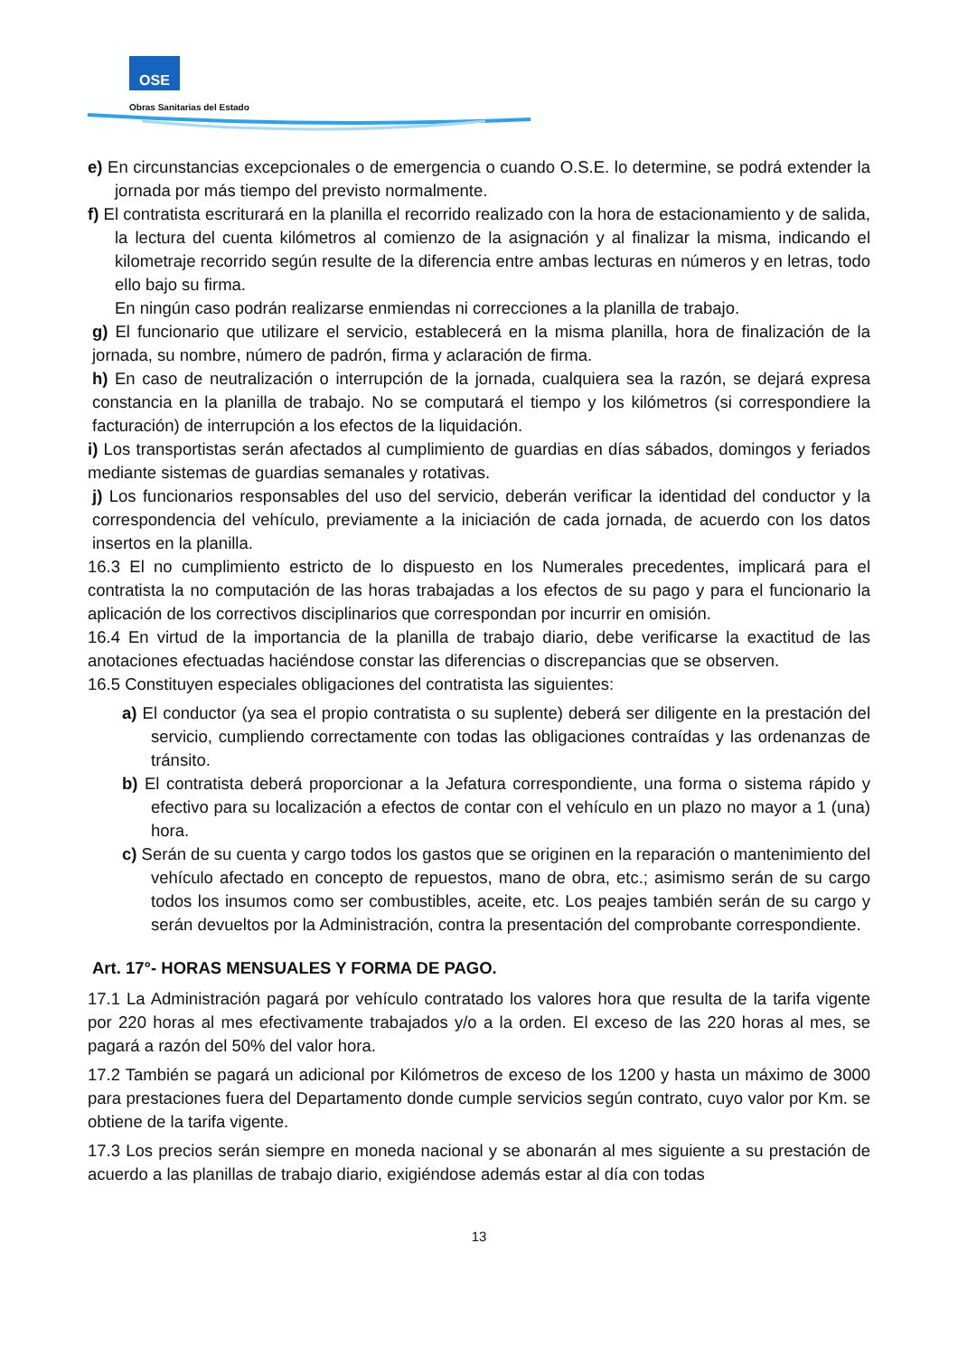OSE
Obras Sanitarias del Estado
e) En circunstancias excepcionales o de emergencia o cuando O.S.E. lo determine, se podrá extender la jornada por más tiempo del previsto normalmente.
f) El contratista escriturará en la planilla el recorrido realizado con la hora de estacionamiento y de salida, la lectura del cuenta kilómetros al comienzo de la asignación y al finalizar la misma, indicando el kilometraje recorrido según resulte de la diferencia entre ambas lecturas en números y en letras, todo ello bajo su firma.
En ningún caso podrán realizarse enmiendas ni correcciones a la planilla de trabajo.
g) El funcionario que utilizare el servicio, establecerá en la misma planilla, hora de finalización de la jornada, su nombre, número de padrón, firma y aclaración de firma.
h) En caso de neutralización o interrupción de la jornada, cualquiera sea la razón, se dejará expresa constancia en la planilla de trabajo. No se computará el tiempo y los kilómetros (si correspondiere la facturación) de interrupción a los efectos de la liquidación.
i) Los transportistas serán afectados al cumplimiento de guardias en días sábados, domingos y feriados mediante sistemas de guardias semanales y rotativas.
j) Los funcionarios responsables del uso del servicio, deberán verificar la identidad del conductor y la correspondencia del vehículo, previamente a la iniciación de cada jornada, de acuerdo con los datos insertos en la planilla.
16.3 El no cumplimiento estricto de lo dispuesto en los Numerales precedentes, implicará para el contratista la no computación de las horas trabajadas a los efectos de su pago y para el funcionario la aplicación de los correctivos disciplinarios que correspondan por incurrir en omisión.
16.4 En virtud de la importancia de la planilla de trabajo diario, debe verificarse la exactitud de las anotaciones efectuadas haciéndose constar las diferencias o discrepancias que se observen.
16.5 Constituyen especiales obligaciones del contratista las siguientes:
a) El conductor (ya sea el propio contratista o su suplente) deberá ser diligente en la prestación del servicio, cumpliendo correctamente con todas las obligaciones contraídas y las ordenanzas de tránsito.
b) El contratista deberá proporcionar a la Jefatura correspondiente, una forma o sistema rápido y efectivo para su localización a efectos de contar con el vehículo en un plazo no mayor a 1 (una) hora.
c) Serán de su cuenta y cargo todos los gastos que se originen en la reparación o mantenimiento del vehículo afectado en concepto de repuestos, mano de obra, etc.; asimismo serán de su cargo todos los insumos como ser combustibles, aceite, etc. Los peajes también serán de su cargo y serán devueltos por la Administración, contra la presentación del comprobante correspondiente.
Art. 17°- HORAS MENSUALES Y FORMA DE PAGO.
17.1 La Administración pagará por vehículo contratado los valores hora que resulta de la tarifa vigente por 220 horas al mes efectivamente trabajados y/o a la orden. El exceso de las 220 horas al mes, se pagará a razón del 50% del valor hora.
17.2 También se pagará un adicional por Kilómetros de exceso de los 1200 y hasta un máximo de 3000 para prestaciones fuera del Departamento donde cumple servicios según contrato, cuyo valor por Km. se obtiene de la tarifa vigente.
17.3 Los precios serán siempre en moneda nacional y se abonarán al mes siguiente a su prestación de acuerdo a las planillas de trabajo diario, exigiéndose además estar al día con todas
13